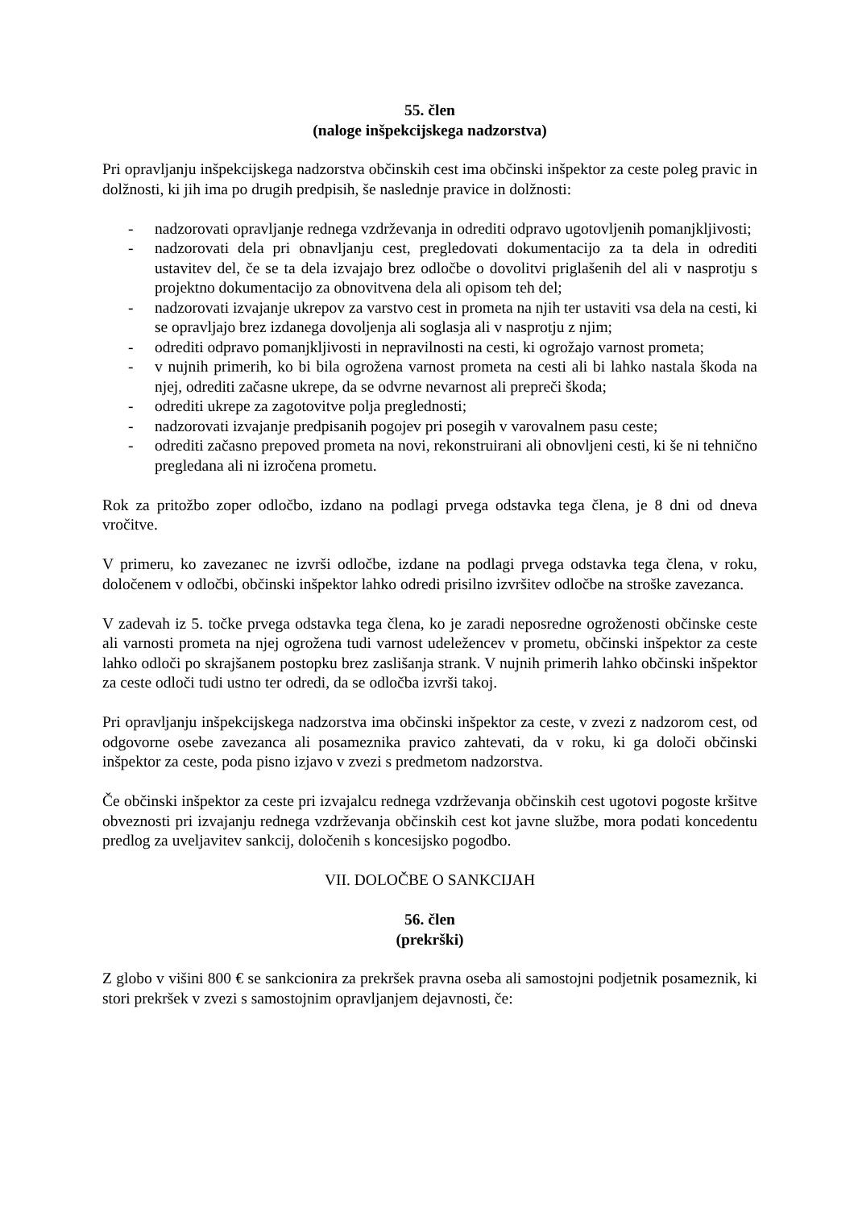55. člen
(naloge inšpekcijskega nadzorstva)
Pri opravljanju inšpekcijskega nadzorstva občinskih cest ima občinski inšpektor za ceste poleg pravic in dolžnosti, ki jih ima po drugih predpisih, še naslednje pravice in dolžnosti:
- nadzorovati opravljanje rednega vzdrževanja in odrediti odpravo ugotovljenih pomanjkljivosti;
- nadzorovati dela pri obnavljanju cest, pregledovati dokumentacijo za ta dela in odrediti ustavitev del, če se ta dela izvajajo brez odločbe o dovolitvi priglašenih del ali v nasprotju s projektno dokumentacijo za obnovitvena dela ali opisom teh del;
- nadzorovati izvajanje ukrepov za varstvo cest in prometa na njih ter ustaviti vsa dela na cesti, ki se opravljajo brez izdanega dovoljenja ali soglasja ali v nasprotju z njim;
- odrediti odpravo pomanjkljivosti in nepravilnosti na cesti, ki ogrožajo varnost prometa;
- v nujnih primerih, ko bi bila ogrožena varnost prometa na cesti ali bi lahko nastala škoda na njej, odrediti začasne ukrepe, da se odvrne nevarnost ali prepreči škoda;
- odrediti ukrepe za zagotovitve polja preglednosti;
- nadzorovati izvajanje predpisanih pogojev pri posegih v varovalnem pasu ceste;
- odrediti začasno prepoved prometa na novi, rekonstruirani ali obnovljeni cesti, ki še ni tehnično pregledana ali ni izročena prometu.
Rok za pritožbo zoper odločbo, izdano na podlagi prvega odstavka tega člena, je 8 dni od dneva vročitve.
V primeru, ko zavezanec ne izvrši odločbe, izdane na podlagi prvega odstavka tega člena, v roku, določenem v odločbi, občinski inšpektor lahko odredi prisilno izvršitev odločbe na stroške zavezanca.
V zadevah iz 5. točke prvega odstavka tega člena, ko je zaradi neposredne ogroženosti občinske ceste ali varnosti prometa na njej ogrožena tudi varnost udeležencev v prometu, občinski inšpektor za ceste lahko odloči po skrajšanem postopku brez zaslišanja strank. V nujnih primerih lahko občinski inšpektor za ceste odloči tudi ustno ter odredi, da se odločba izvrši takoj.
Pri opravljanju inšpekcijskega nadzorstva ima občinski inšpektor za ceste, v zvezi z nadzorom cest, od odgovorne osebe zavezanca ali posameznika pravico zahtevati, da v roku, ki ga določi občinski inšpektor za ceste, poda pisno izjavo v zvezi s predmetom nadzorstva.
Če občinski inšpektor za ceste pri izvajalcu rednega vzdrževanja občinskih cest ugotovi pogoste kršitve obveznosti pri izvajanju rednega vzdrževanja občinskih cest kot javne službe, mora podati koncedentu predlog za uveljavitev sankcij, določenih s koncesijsko pogodbo.
VII. DOLOČBE O SANKCIJAH
56. člen
(prekrški)
Z globo v višini 800 € se sankcionira za prekršek pravna oseba ali samostojni podjetnik posameznik, ki stori prekršek v zvezi s samostojnim opravljanjem dejavnosti, če: